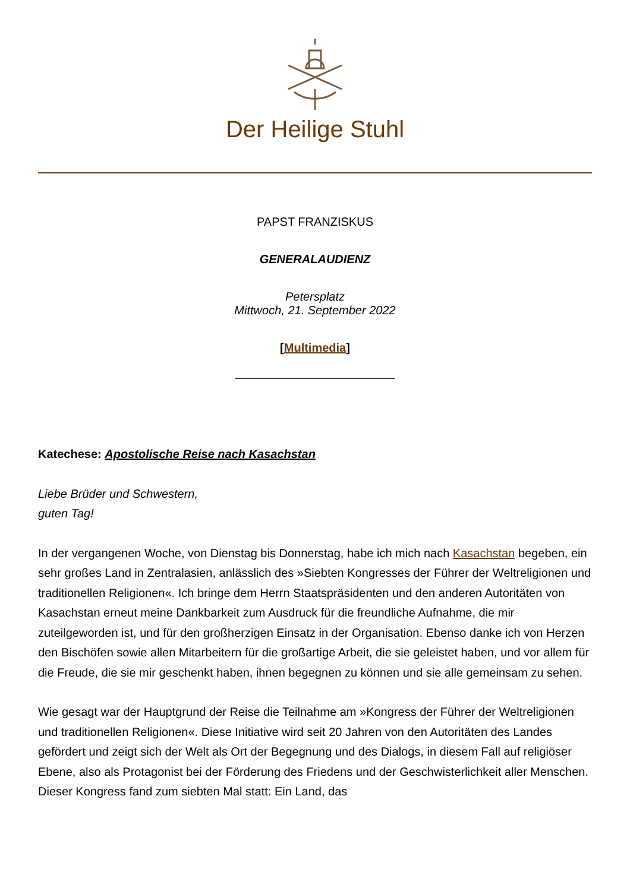Der Heilige Stuhl
PAPST FRANZISKUS
GENERALAUDIENZ
Petersplatz
Mittwoch, 21. September 2022
[Multimedia]
Katechese: Apostolische Reise nach Kasachstan
Liebe Brüder und Schwestern,
guten Tag!
In der vergangenen Woche, von Dienstag bis Donnerstag, habe ich mich nach Kasachstan begeben, ein sehr großes Land in Zentralasien, anlässlich des »Siebten Kongresses der Führer der Weltreligionen und traditionellen Religionen«. Ich bringe dem Herrn Staatspräsidenten und den anderen Autoritäten von Kasachstan erneut meine Dankbarkeit zum Ausdruck für die freundliche Aufnahme, die mir zuteilgeworden ist, und für den großherzigen Einsatz in der Organisation. Ebenso danke ich von Herzen den Bischöfen sowie allen Mitarbeitern für die großartige Arbeit, die sie geleistet haben, und vor allem für die Freude, die sie mir geschenkt haben, ihnen begegnen zu können und sie alle gemeinsam zu sehen.
Wie gesagt war der Hauptgrund der Reise die Teilnahme am »Kongress der Führer der Weltreligionen und traditionellen Religionen«. Diese Initiative wird seit 20 Jahren von den Autoritäten des Landes gefördert und zeigt sich der Welt als Ort der Begegnung und des Dialogs, in diesem Fall auf religiöser Ebene, also als Protagonist bei der Förderung des Friedens und der Geschwisterlichkeit aller Menschen. Dieser Kongress fand zum siebten Mal statt: Ein Land, das